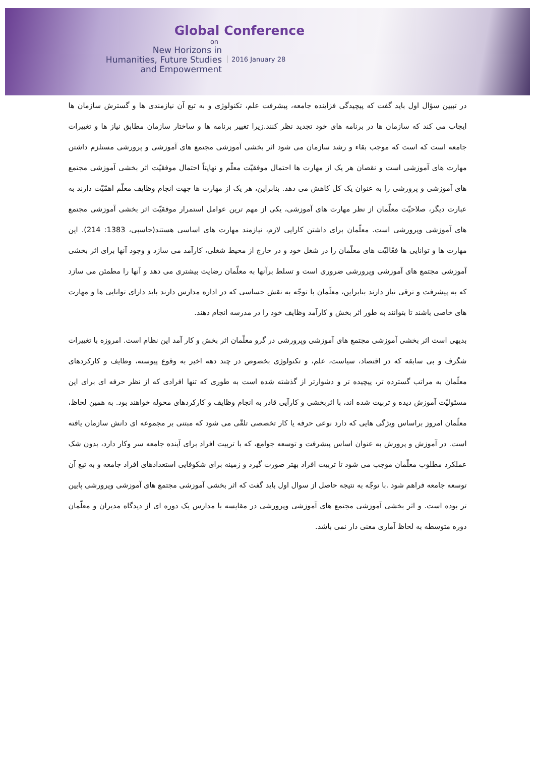Global Conference
on
New Horizons in
Humanities, Future Studies
and Empowerment
2016 January 28
در تبیین سؤال اول باید گفت که پیچیدگی فزاینده جامعه، پیشرفت علم، تکنولوژی و به تبع آن نیازمندی ها و گسترش سازمان ها ایجاب می کند که سازمان ها در برنامه های خود تجدید نظر کنند.زیرا تغییر برنامه ها و ساختار سازمان مطابق نیاز ها و تغییرات جامعه است که است که موجب بقاء و رشد سازمان می شود اثر بخشی آموزشی مجتمع های آموزشی و پرورشی مستلزم داشتن مهارت های آموزشی است و نقصان هر یک از مهارت ها احتمال موفقیّت معلّم و نهایتاً احتمال موفقیّت اثر بخشی آموزشی مجتمع های آموزشی و پرورشی را به عنوان یک کل کاهش می دهد. بنابراین، هر یک از مهارت ها جهت انجام وظایف معلّم اهمّیّت دارند به عبارت دیگر، صلاحیّت معلّمان از نظر مهارت های آموزشی، یکی از مهم ترین عوامل استمرار موفقیّت اثر بخشی آموزشی مجتمع های آموزشی وپرورشی است. معلّمان برای داشتن کارایی لازم، نیازمند مهارت های اساسی هستند(جاسبی، 1383: 214). این مهارت ها و توانایی ها فعّالیّت های معلّمان را در شغل خود و در خارج از محیط شغلی، کارآمد می سازد و وجود آنها برای اثر بخشی آموزشی مجتمع های آموزشی وپرورشی ضروری است و تسلط برآنها به معلّمان رضایت بیشتری می دهد و آنها را مطمئن می سازد که به پیشرفت و ترقی نیاز دارند بنابراین، معلّمان با توجّه به نقش حساسی که در اداره مدارس دارند باید دارای توانایی ها و مهارت های خاصی باشند تا بتوانند به طور اثر بخش و کارآمد وظایف خود را در مدرسه انجام دهند.
بدیهی است اثر بخشی آموزشی مجتمع های آموزشی وپرورشی در گرو معلّمان اثر بخش و کار آمد این نظام است. امروزه با تغییرات شگرف و بی سابقه که در اقتصاد، سیاست، علم، و تکنولوژی بخصوص در چند دهه اخیر به وقوع پیوسته، وظایف و کارکردهای معلّمان به مراتب گسترده تر، پیچیده تر و دشوارتر از گذشته شده است به طوری که تنها افرادی که از نظر حرفه ای برای این مسئولیّت آموزش دیده و تربیت شده اند، با اثربخشی و کارآیی قادر به انجام وظایف و کارکردهای محوله خواهند بود. به همین لحاظ، معلّمان امروز براساس ویژگی هایی که دارد نوعی حرفه یا کار تخصصی تلقّی می شود که مبتنی بر مجموعه ای دانش سازمان یافته است. در آموزش و پرورش به عنوان اساس پیشرفت و توسعه جوامع، که با تربیت افراد برای آینده جامعه سر وکار دارد، بدون شک عملکرد مطلوب معلّمان موجب می شود تا تربیت افراد بهتر صورت گیرد و زمینه برای شکوفایی استعدادهای افراد جامعه و به تبع آن توسعه جامعه فراهم شود .با توجّه به نتیجه حاصل از سوال اول باید گفت که اثر بخشی آموزشی مجتمع های آموزشی وپرورشی پایین تر بوده است. و اثر بخشی آموزشی مجتمع های آموزشی وپرورشی در مقایسه با مدارس یک دوره ای از دیدگاه مدیران و معلّمان دوره متوسطه به لحاظ آماری معنی دار نمی باشد.